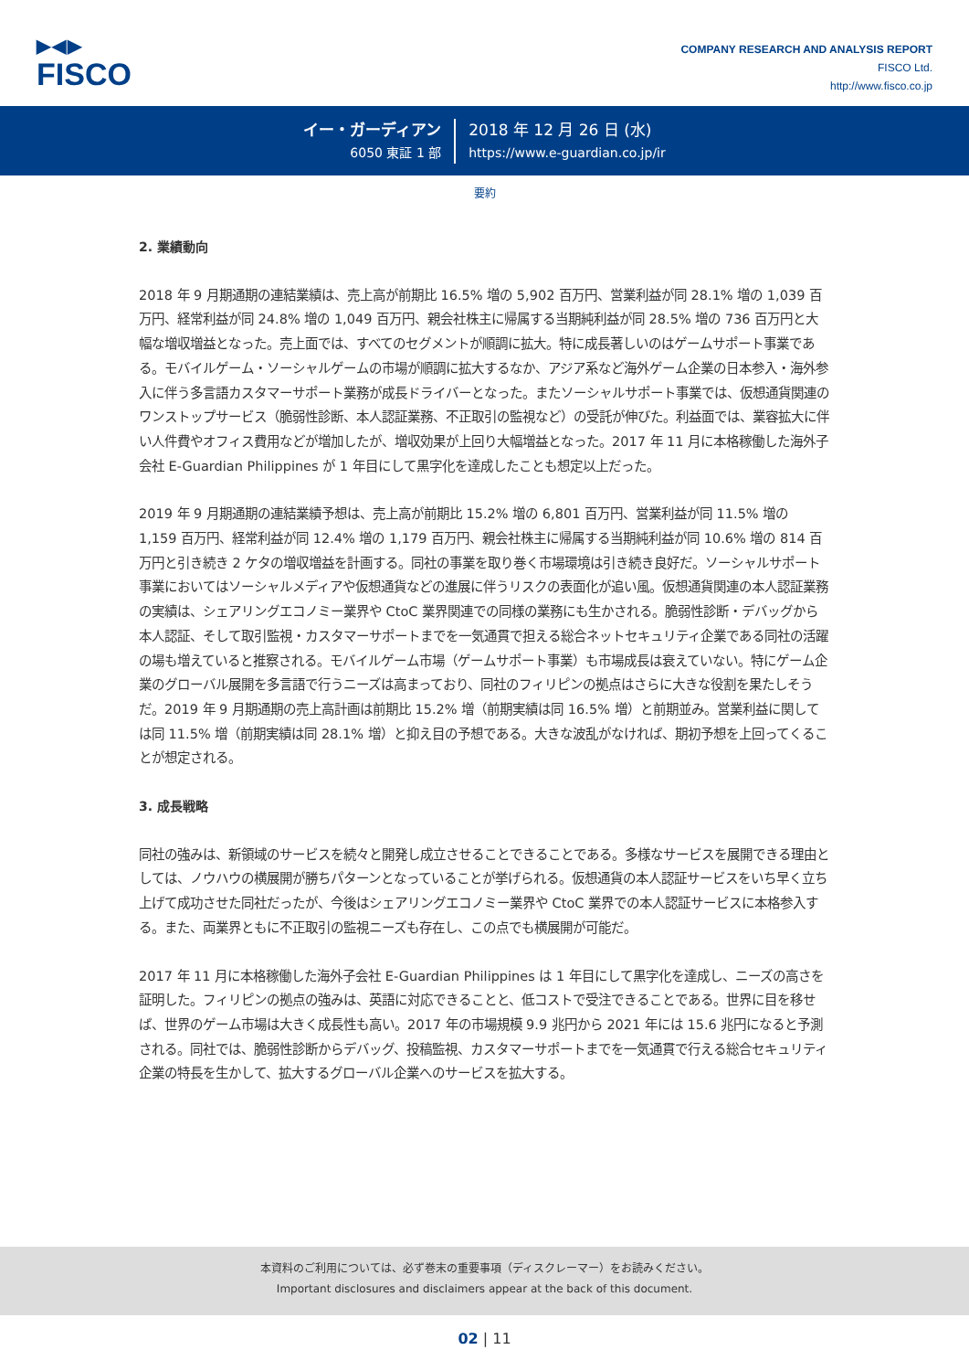▶◀▶
FISCO
COMPANY RESEARCH AND ANALYSIS REPORT
FISCO Ltd.
http://www.fisco.co.jp
イー・ガーディアン
6050 東証 1 部
2018 年 12 月 26 日 (水)
https://www.e-guardian.co.jp/ir
要約
2. 業績動向
2018 年 9 月期通期の連結業績は、売上高が前期比 16.5% 増の 5,902 百万円、営業利益が同 28.1% 増の 1,039 百万円、経常利益が同 24.8% 増の 1,049 百万円、親会社株主に帰属する当期純利益が同 28.5% 増の 736 百万円と大幅な増収増益となった。売上面では、すべてのセグメントが順調に拡大。特に成長著しいのはゲームサポート事業である。モバイルゲーム・ソーシャルゲームの市場が順調に拡大するなか、アジア系など海外ゲーム企業の日本参入・海外参入に伴う多言語カスタマーサポート業務が成長ドライバーとなった。またソーシャルサポート事業では、仮想通貨関連のワンストップサービス（脆弱性診断、本人認証業務、不正取引の監視など）の受託が伸びた。利益面では、業容拡大に伴い人件費やオフィス費用などが増加したが、増収効果が上回り大幅増益となった。2017 年 11 月に本格稼働した海外子会社 E-Guardian Philippines が 1 年目にして黒字化を達成したことも想定以上だった。
2019 年 9 月期通期の連結業績予想は、売上高が前期比 15.2% 増の 6,801 百万円、営業利益が同 11.5% 増の 1,159 百万円、経常利益が同 12.4% 増の 1,179 百万円、親会社株主に帰属する当期純利益が同 10.6% 増の 814 百万円と引き続き 2 ケタの増収増益を計画する。同社の事業を取り巻く市場環境は引き続き良好だ。ソーシャルサポート事業においてはソーシャルメディアや仮想通貨などの進展に伴うリスクの表面化が追い風。仮想通貨関連の本人認証業務の実績は、シェアリングエコノミー業界や CtoC 業界関連での同様の業務にも生かされる。脆弱性診断・デバッグから本人認証、そして取引監視・カスタマーサポートまでを一気通貫で担える総合ネットセキュリティ企業である同社の活躍の場も増えていると推察される。モバイルゲーム市場（ゲームサポート事業）も市場成長は衰えていない。特にゲーム企業のグローバル展開を多言語で行うニーズは高まっており、同社のフィリピンの拠点はさらに大きな役割を果たしそうだ。2019 年 9 月期通期の売上高計画は前期比 15.2% 増（前期実績は同 16.5% 増）と前期並み。営業利益に関しては同 11.5% 増（前期実績は同 28.1% 増）と抑え目の予想である。大きな波乱がなければ、期初予想を上回ってくることが想定される。
3. 成長戦略
同社の強みは、新領域のサービスを続々と開発し成立させることできることである。多様なサービスを展開できる理由としては、ノウハウの横展開が勝ちパターンとなっていることが挙げられる。仮想通貨の本人認証サービスをいち早く立ち上げて成功させた同社だったが、今後はシェアリングエコノミー業界や CtoC 業界での本人認証サービスに本格参入する。また、両業界ともに不正取引の監視ニーズも存在し、この点でも横展開が可能だ。
2017 年 11 月に本格稼働した海外子会社 E-Guardian Philippines は 1 年目にして黒字化を達成し、ニーズの高さを証明した。フィリピンの拠点の強みは、英語に対応できることと、低コストで受注できることである。世界に目を移せば、世界のゲーム市場は大きく成長性も高い。2017 年の市場規模 9.9 兆円から 2021 年には 15.6 兆円になると予測される。同社では、脆弱性診断からデバッグ、投稿監視、カスタマーサポートまでを一気通貫で行える総合セキュリティ企業の特長を生かして、拡大するグローバル企業へのサービスを拡大する。
本資料のご利用については、必ず巻末の重要事項（ディスクレーマー）をお読みください。
Important disclosures and disclaimers appear at the back of this document.
02 | 11